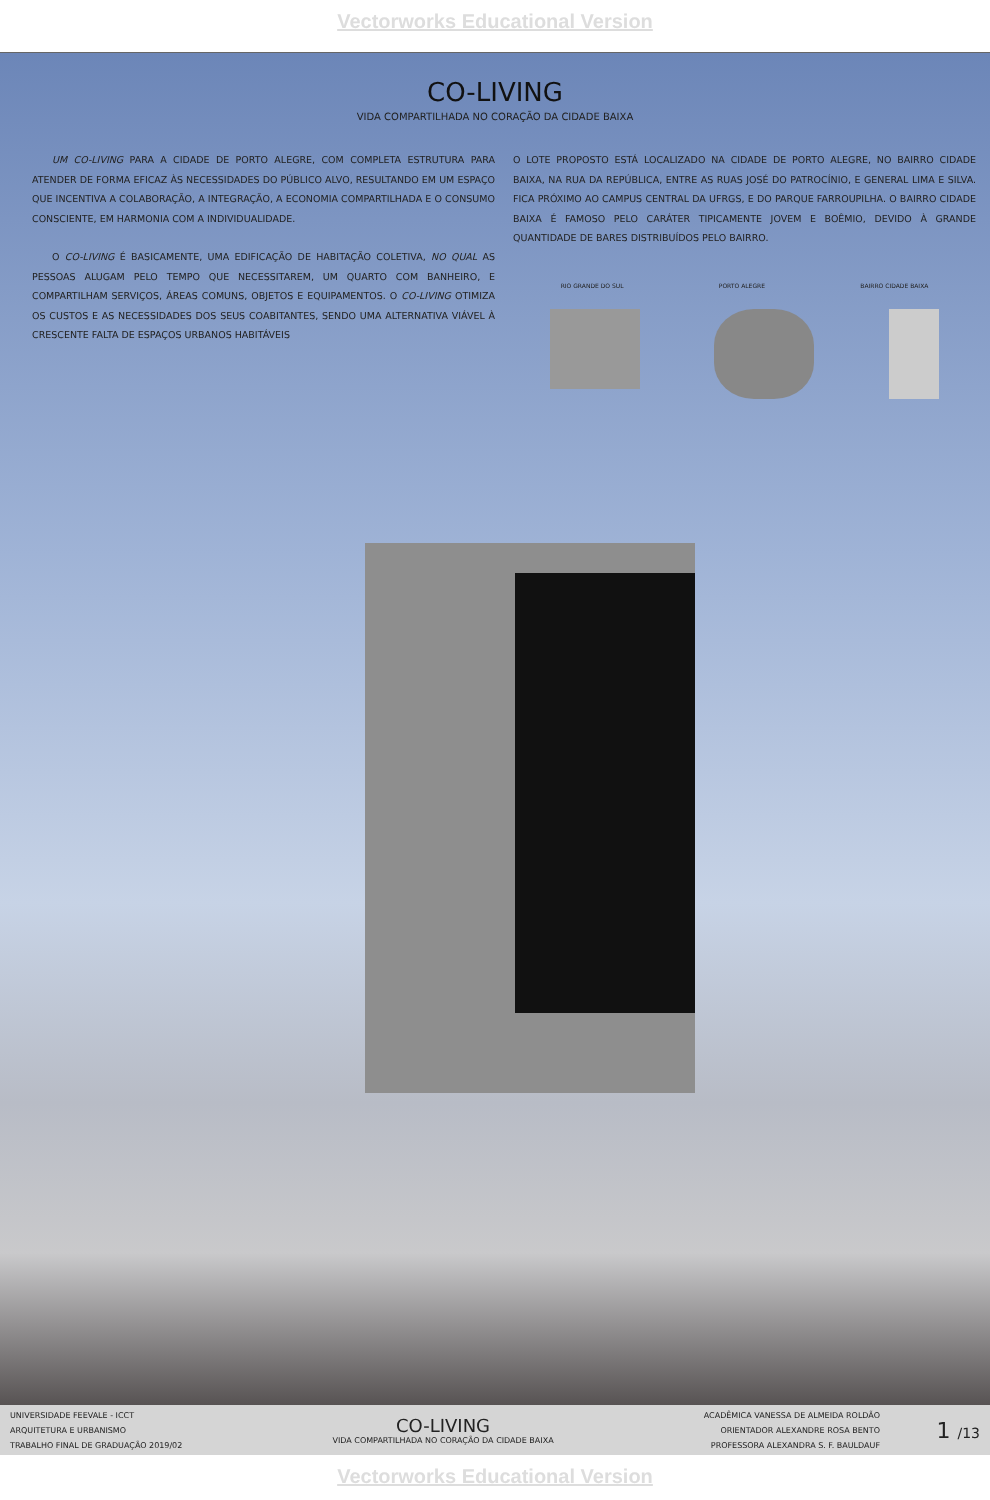Vectorworks Educational Version
CO-LIVING
VIDA COMPARTILHADA NO CORAÇÃO DA CIDADE BAIXA
UM CO-LIVING PARA A CIDADE DE PORTO ALEGRE, COM COMPLETA ESTRUTURA PARA ATENDER DE FORMA EFICAZ ÀS NECESSIDADES DO PÚBLICO ALVO, RESULTANDO EM UM ESPAÇO QUE INCENTIVA A COLABORAÇÃO, A INTEGRAÇÃO, A ECONOMIA COMPARTILHADA E O CONSUMO CONSCIENTE, EM HARMONIA COM A INDIVIDUALIDADE.
O CO-LIVING É BASICAMENTE, UMA EDIFICAÇÃO DE HABITAÇÃO COLETIVA, NO QUAL AS PESSOAS ALUGAM PELO TEMPO QUE NECESSITAREM, UM QUARTO COM BANHEIRO, E COMPARTILHAM SERVIÇOS, ÁREAS COMUNS, OBJETOS E EQUIPAMENTOS. O CO-LIVING OTIMIZA OS CUSTOS E AS NECESSIDADES DOS SEUS COABITANTES, SENDO UMA ALTERNATIVA VIÁVEL À CRESCENTE FALTA DE ESPAÇOS URBANOS HABITÁVEIS
O LOTE PROPOSTO ESTÁ LOCALIZADO NA CIDADE DE PORTO ALEGRE, NO BAIRRO CIDADE BAIXA, NA RUA DA REPÚBLICA, ENTRE AS RUAS JOSÉ DO PATROCÍNIO, E GENERAL LIMA E SILVA. FICA PRÓXIMO AO CAMPUS CENTRAL DA UFRGS, E DO PARQUE FARROUPILHA. O BAIRRO CIDADE BAIXA É FAMOSO PELO CARÁTER TIPICAMENTE JOVEM E BOÊMIO, DEVIDO À GRANDE QUANTIDADE DE BARES DISTRIBUÍDOS PELO BAIRRO.
RIO GRANDE DO SUL PORTO ALEGRE BAIRRO CIDADE BAIXA
UNIVERSIDADE FEEVALE - ICCT
ARQUITETURA E URBANISMO
TRABALHO FINAL DE GRADUAÇÃO 2019/02
CO-LIVING
VIDA COMPARTILHADA NO CORAÇÃO DA CIDADE BAIXA
ACADÊMICA VANESSA DE ALMEIDA ROLDÃO
ORIENTADOR ALEXANDRE ROSA BENTO
PROFESSORA ALEXANDRA S. F. BAULDAUF
1 /13
Vectorworks Educational Version